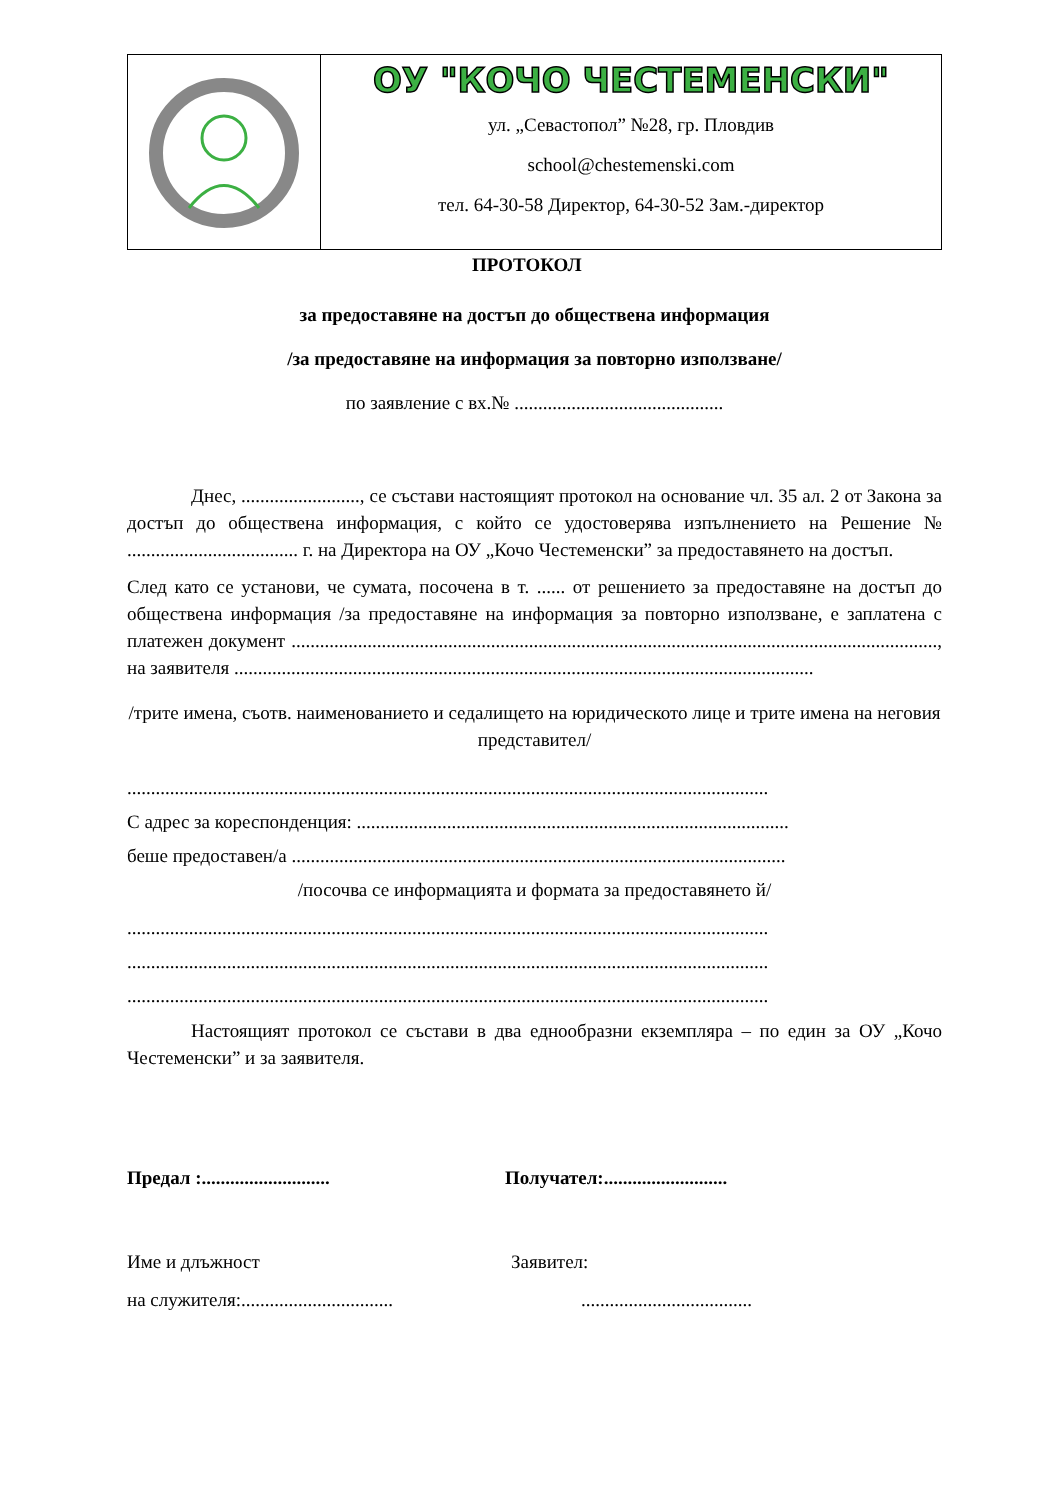| | ОУ "КОЧО ЧЕСТЕМЕНСКИ" ул. „Севастопол” №28, гр. Пловдив school@chestemenski.com тел. 64-30-58 Директор, 64-30-52 Зам.-директор |
ПРОТОКОЛ
за предоставяне на достъп до обществена информация
/за предоставяне на информация за повторно използване/
по заявление с вх.№ ............................................
Днес, ........................., се състави настоящият протокол на основание чл. 35 ал. 2 от Закона за достъп до обществена информация, с който се удостоверява изпълнението на Решение № .................................... г. на Директора на ОУ „Кочо Честеменски” за предоставянето на достъп.
След като се установи, че сумата, посочена в т. ...... от решението за предоставяне на достъп до обществена информация /за предоставяне на информация за повторно използване, е заплатена с платежен документ ........................................................................................................................................, на заявителя ..........................................................................................................................
/трите имена, съотв. наименованието и седалището на юридическото лице и трите имена на неговия представител/
.......................................................................................................................................
С адрес за кореспонденция: ...........................................................................................
беше предоставен/а ........................................................................................................
/посочва се информацията и формата за предоставянето й/
.......................................................................................................................................
.......................................................................................................................................
.......................................................................................................................................
Настоящият протокол се състави в два еднообразни екземпляра – по един за ОУ „Кочо Честеменски” и за заявителя.
Предал :........................... Получател:..........................
Име и длъжност Заявител:
на служителя:....................................................................